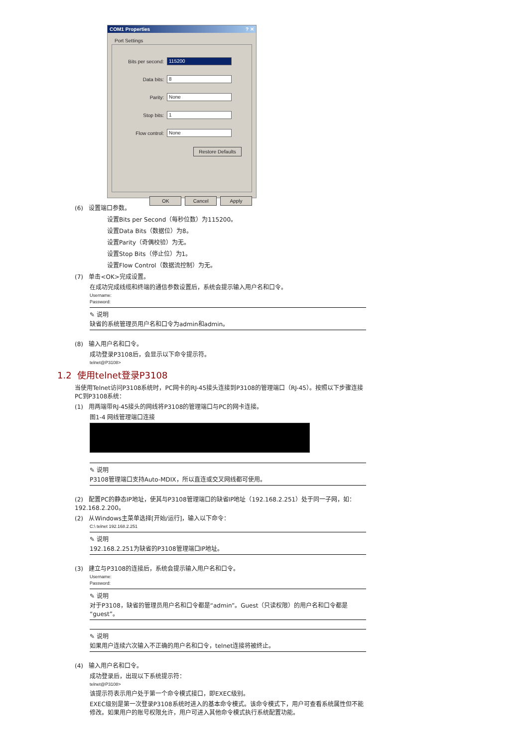COM1 Properties ? ✕
Port Settings
Bits per second: 115200
Data bits: 8
Parity: None
Stop bits: 1
Flow control: None
Restore Defaults
OK Cancel Apply
(6) 设置端口参数。
设置Bits per Second（每秒位数）为115200。
设置Data Bits（数据位）为8。
设置Parity（奇偶校验）为无。
设置Stop Bits（停止位）为1。
设置Flow Control（数据流控制）为无。
(7) 单击<OK>完成设置。
在成功完成线缆和终端的通信参数设置后，系统会提示输入用户名和口令。
Username:
Password:
✎ 说明
缺省的系统管理员用户名和口令为admin和admin。
(8) 输入用户名和口令。
成功登录P3108后，会显示以下命令提示符。
telnet@P3108>
1.2 使用telnet登录P3108
当使用Telnet访问P3108系统时，PC网卡的RJ-45接头连接到P3108的管理端口（RJ-45）。按照以下步骤连接PC到P3108系统：
(1) 用两端带RJ-45接头的网线将P3108的管理端口与PC的网卡连接。
图1-4 网线管理端口连接
✎ 说明
P3108管理端口支持Auto-MDIX，所以直连或交叉网线都可使用。
(2) 配置PC的静态IP地址，使其与P3108管理端口的缺省IP地址（192.168.2.251）处于同一子网，如：192.168.2.200。
(2) 从Windows主菜单选择[开始/运行]，输入以下命令：
C:\ telnet 192.168.2.251
✎ 说明
192.168.2.251为缺省的P3108管理端口IP地址。
(3) 建立与P3108的连接后，系统会提示输入用户名和口令。
Username:
Password:
✎ 说明
对于P3108，缺省的管理员用户名和口令都是“admin”。Guest（只读权限）的用户名和口令都是“guest”。
✎ 说明
如果用户连续六次输入不正确的用户名和口令，telnet连接将被终止。
(4) 输入用户名和口令。
成功登录后，出现以下系统提示符：
telnet@P3108>
该提示符表示用户处于第一个命令模式接口，即EXEC级别。
EXEC级别是第一次登录P3108系统时进入的基本命令模式。该命令模式下，用户可查看系统属性但不能修改。如果用户的账号权限允许，用户可进入其他命令模式执行系统配置功能。